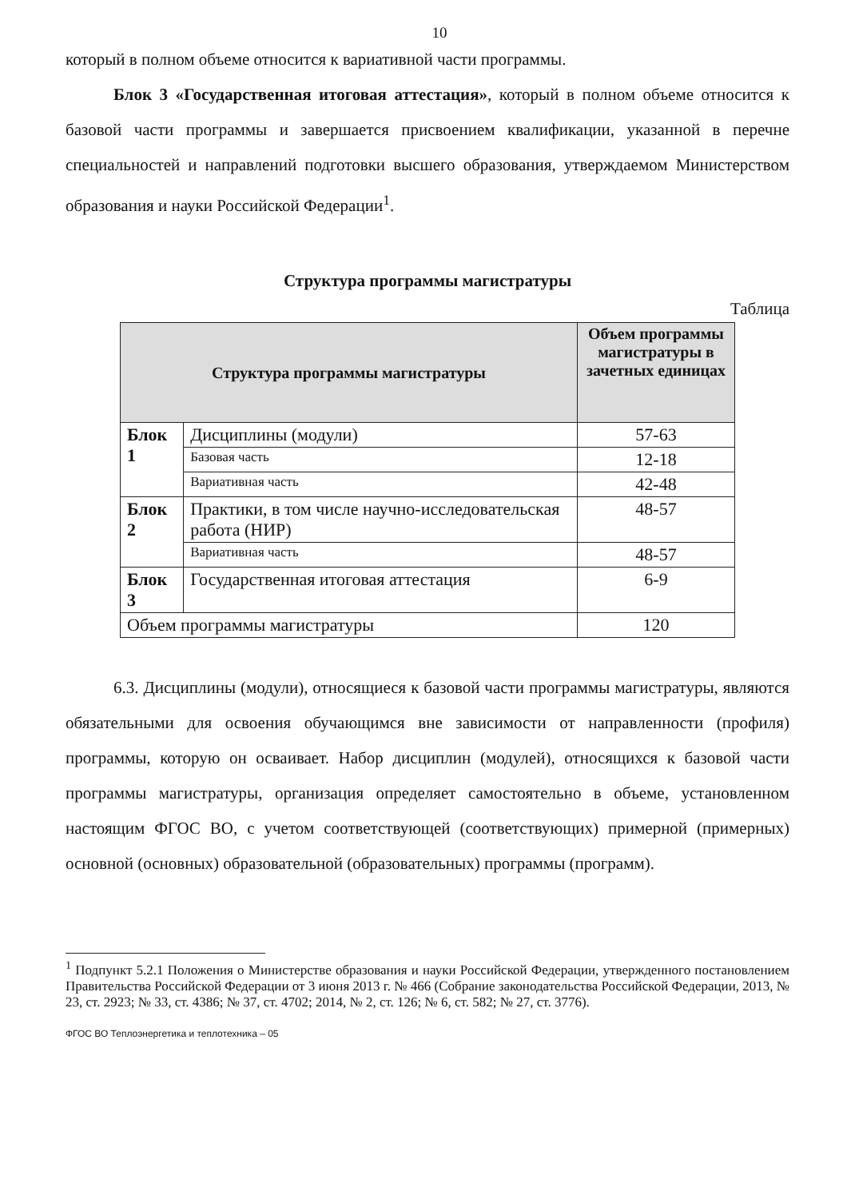10
который в полном объеме относится к вариативной части программы.
Блок 3 «Государственная итоговая аттестация», который в полном объеме относится к базовой части программы и завершается присвоением квалификации, указанной в перечне специальностей и направлений подготовки высшего образования, утверждаемом Министерством образования и науки Российской Федерации<sup>1</sup>.
Структура программы магистратуры
Таблица
| Структура программы магистратуры | | Объем программы магистратуры в зачетных единицах |
| --- | --- | --- |
| Блок 1 | Дисциплины (модули) | 57-63 |
| | Базовая часть | 12-18 |
| | Вариативная часть | 42-48 |
| Блок 2 | Практики, в том числе научно-исследовательская работа (НИР) | 48-57 |
| | Вариативная часть | 48-57 |
| Блок 3 | Государственная итоговая аттестация | 6-9 |
| Объем программы магистратуры | | 120 |
6.3. Дисциплины (модули), относящиеся к базовой части программы магистратуры, являются обязательными для освоения обучающимся вне зависимости от направленности (профиля) программы, которую он осваивает. Набор дисциплин (модулей), относящихся к базовой части программы магистратуры, организация определяет самостоятельно в объеме, установленном настоящим ФГОС ВО, с учетом соответствующей (соответствующих) примерной (примерных) основной (основных) образовательной (образовательных) программы (программ).
<sup>1</sup> Подпункт 5.2.1 Положения о Министерстве образования и науки Российской Федерации, утвержденного постановлением Правительства Российской Федерации от 3 июня 2013 г. № 466 (Собрание законодательства Российской Федерации, 2013, № 23, ст. 2923; № 33, ст. 4386; № 37, ст. 4702; 2014, № 2, ст. 126; № 6, ст. 582; № 27, ст. 3776).
ФГОС ВО Теплоэнергетика и теплотехника – 05